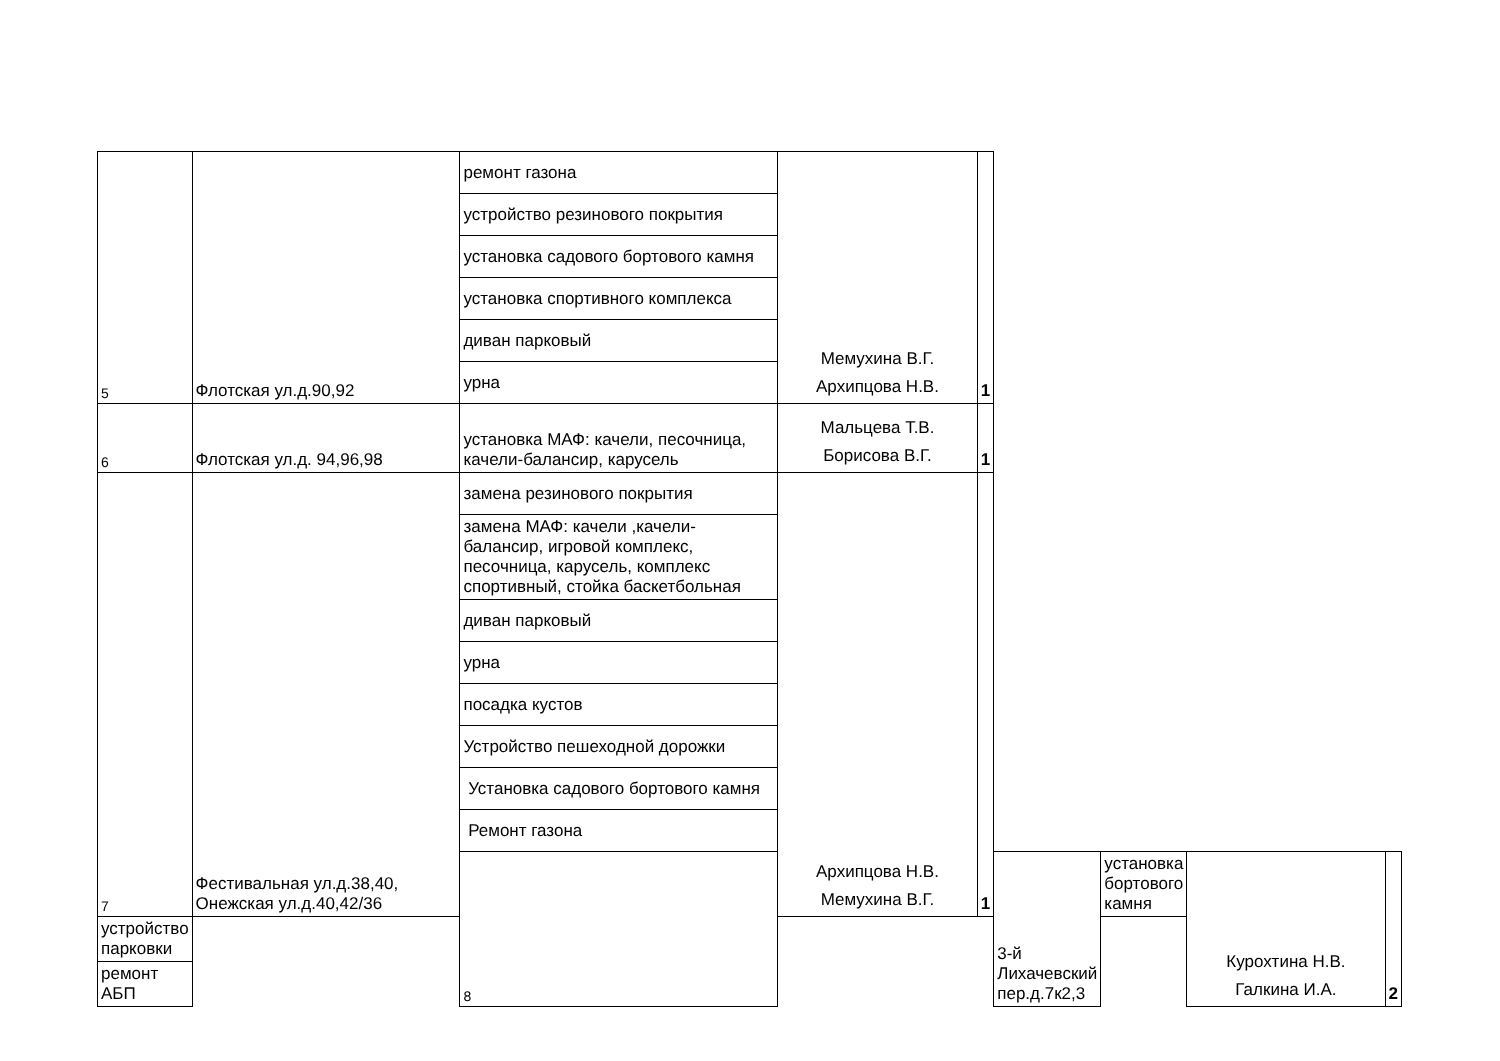| 5 | Флотская ул.д.90,92 | ремонт газона | Мемухина В.Г. Архипцова Н.В. | 1 | | | | |
| | | устройство резинового покрытия | | | | | | |
| | | установка садового бортового камня | | | | | | |
| | | установка спортивного комплекса | | | | | | |
| | | диван парковый | | | | | | |
| | | урна | | | | | | |
| 6 | Флотская ул.д. 94,96,98 | установка МАФ: качели, песочница, качели-балансир, карусель | Мальцева Т.В. Борисова В.Г. | 1 | | | | |
| 7 | Фестивальная ул.д.38,40, Онежская ул.д.40,42/36 | замена резинового покрытия | Архипцова Н.В. Мемухина В.Г. | 1 | | | | |
| | | замена МАФ: качели ,качели-балансир, игровой комплекс, песочница, карусель, комплекс спортивный, стойка баскетбольная | | | | | | |
| | | диван парковый | | | | | | |
| | | урна | | | | | | |
| | | посадка кустов | | | | | | |
| | | Устройство пешеходной дорожки | | | | | | |
| | | Установка садового бортового камня | | | | | | |
| | | Ремонт газона | | | | | | |
| | | 8 | | | 3-й Лихачевский пер.д.7к2,3 | установка бортового камня | Курохтина Н.В. Галкина И.А. | 2 |
| устройство парковки | | | | | | | | |
| ремонт АБП | | | | | | | | |